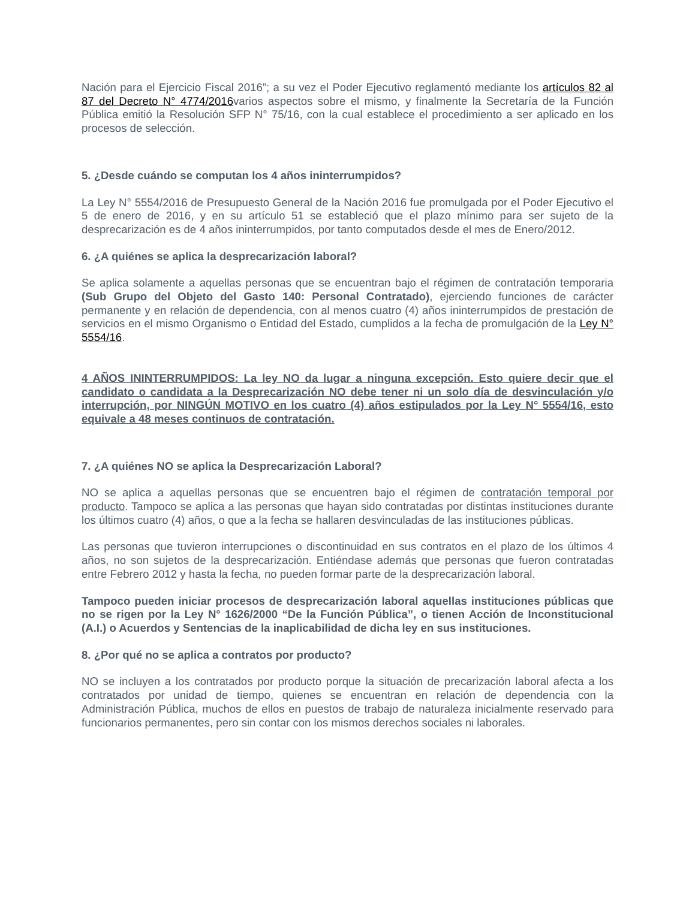Nación para el Ejercicio Fiscal 2016”; a su vez el Poder Ejecutivo reglamentó mediante los artículos 82 al 87 del Decreto N° 4774/2016varios aspectos sobre el mismo, y finalmente la Secretaría de la Función Pública emitió la Resolución SFP N° 75/16, con la cual establece el procedimiento a ser aplicado en los procesos de selección.
5. ¿Desde cuándo se computan los 4 años ininterrumpidos?
La Ley N° 5554/2016 de Presupuesto General de la Nación 2016 fue promulgada por el Poder Ejecutivo el 5 de enero de 2016, y en su artículo 51 se estableció que el plazo mínimo para ser sujeto de la desprecarización es de 4 años ininterrumpidos, por tanto computados desde el mes de Enero/2012.
6. ¿A quiénes se aplica la desprecarización laboral?
Se aplica solamente a aquellas personas que se encuentran bajo el régimen de contratación temporaria (Sub Grupo del Objeto del Gasto 140: Personal Contratado), ejerciendo funciones de carácter permanente y en relación de dependencia, con al menos cuatro (4) años ininterrumpidos de prestación de servicios en el mismo Organismo o Entidad del Estado, cumplidos a la fecha de promulgación de la Ley N° 5554/16.
4 AÑOS ININTERRUMPIDOS: La ley NO da lugar a ninguna excepción. Esto quiere decir que el candidato o candidata a la Desprecarización NO debe tener ni un solo día de desvinculación y/o interrupción, por NINGÚN MOTIVO en los cuatro (4) años estipulados por la Ley N° 5554/16, esto equivale a 48 meses continuos de contratación.
7. ¿A quiénes NO se aplica la Desprecarización Laboral?
NO se aplica a aquellas personas que se encuentren bajo el régimen de contratación temporal por producto. Tampoco se aplica a las personas que hayan sido contratadas por distintas instituciones durante los últimos cuatro (4) años, o que a la fecha se hallaren desvinculadas de las instituciones públicas.
Las personas que tuvieron interrupciones o discontinuidad en sus contratos en el plazo de los últimos 4 años, no son sujetos de la desprecarización. Entiéndase además que personas que fueron contratadas entre Febrero 2012 y hasta la fecha, no pueden formar parte de la desprecarización laboral.
Tampoco pueden iniciar procesos de desprecarización laboral aquellas instituciones públicas que no se rigen por la Ley N° 1626/2000 “De la Función Pública”, o tienen Acción de Inconstitucional (A.I.) o Acuerdos y Sentencias de la inaplicabilidad de dicha ley en sus instituciones.
8. ¿Por qué no se aplica a contratos por producto?
NO se incluyen a los contratados por producto porque la situación de precarización laboral afecta a los contratados por unidad de tiempo, quienes se encuentran en relación de dependencia con la Administración Pública, muchos de ellos en puestos de trabajo de naturaleza inicialmente reservado para funcionarios permanentes, pero sin contar con los mismos derechos sociales ni laborales.